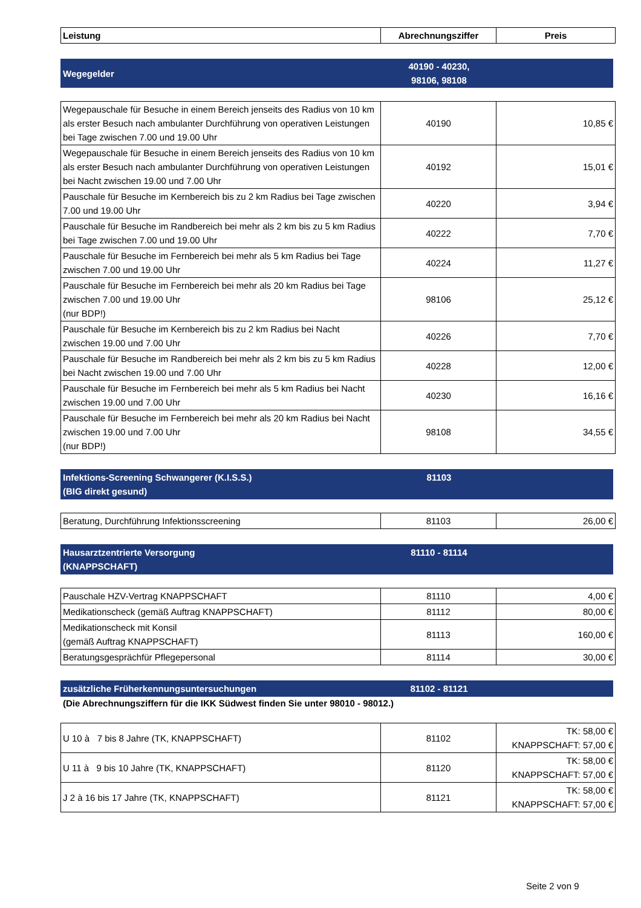| Leistung | Abrechnungsziffer | Preis |
| --- | --- | --- |
Wegegelder
40190 - 40230,
98106, 98108
| Wegepauschale für Besuche in einem Bereich jenseits des Radius von 10 km als erster Besuch nach ambulanter Durchführung von operativen Leistungen bei Tage zwischen 7.00 und 19.00 Uhr | 40190 | 10,85 € |
| Wegepauschale für Besuche in einem Bereich jenseits des Radius von 10 km als erster Besuch nach ambulanter Durchführung von operativen Leistungen bei Nacht zwischen 19.00 und 7.00 Uhr | 40192 | 15,01 € |
| Pauschale für Besuche im Kernbereich bis zu 2 km Radius bei Tage zwischen 7.00 und 19.00 Uhr | 40220 | 3,94 € |
| Pauschale für Besuche im Randbereich bei mehr als 2 km bis zu 5 km Radius bei Tage zwischen 7.00 und 19.00 Uhr | 40222 | 7,70 € |
| Pauschale für Besuche im Fernbereich bei mehr als 5 km Radius bei Tage zwischen 7.00 und 19.00 Uhr | 40224 | 11,27 € |
| Pauschale für Besuche im Fernbereich bei mehr als 20 km Radius bei Tage zwischen 7.00 und 19.00 Uhr (nur BDP!) | 98106 | 25,12 € |
| Pauschale für Besuche im Kernbereich bis zu 2 km Radius bei Nacht zwischen 19.00 und 7.00 Uhr | 40226 | 7,70 € |
| Pauschale für Besuche im Randbereich bei mehr als 2 km bis zu 5 km Radius bei Nacht zwischen 19.00 und 7.00 Uhr | 40228 | 12,00 € |
| Pauschale für Besuche im Fernbereich bei mehr als 5 km Radius bei Nacht zwischen 19.00 und 7.00 Uhr | 40230 | 16,16 € |
| Pauschale für Besuche im Fernbereich bei mehr als 20 km Radius bei Nacht zwischen 19.00 und 7.00 Uhr (nur BDP!) | 98108 | 34,55 € |
Infektions-Screening Schwangerer (K.I.S.S.)
(BIG direkt gesund)
81103
| Beratung, Durchführung Infektionsscreening | 81103 | 26,00 € |
Hausarztzentrierte Versorgung
(KNAPPSCHAFT)
81110 - 81114
| Pauschale HZV-Vertrag KNAPPSCHAFT | 81110 | 4,00 € |
| Medikationscheck (gemäß Auftrag KNAPPSCHAFT) | 81112 | 80,00 € |
| Medikationscheck mit Konsil (gemäß Auftrag KNAPPSCHAFT) | 81113 | 160,00 € |
| Beratungsgesprächfür Pflegepersonal | 81114 | 30,00 € |
zusätzliche Früherkennungsuntersuchungen 81102 - 81121
(Die Abrechnungsziffern für die IKK Südwest finden Sie unter 98010 - 98012.)
| U 10 à 7 bis 8 Jahre (TK, KNAPPSCHAFT) | 81102 | TK: 58,00 € KNAPPSCHAFT: 57,00 € |
| U 11 à 9 bis 10 Jahre (TK, KNAPPSCHAFT) | 81120 | TK: 58,00 € KNAPPSCHAFT: 57,00 € |
| J 2 à 16 bis 17 Jahre (TK, KNAPPSCHAFT) | 81121 | TK: 58,00 € KNAPPSCHAFT: 57,00 € |
Seite 2 von 9